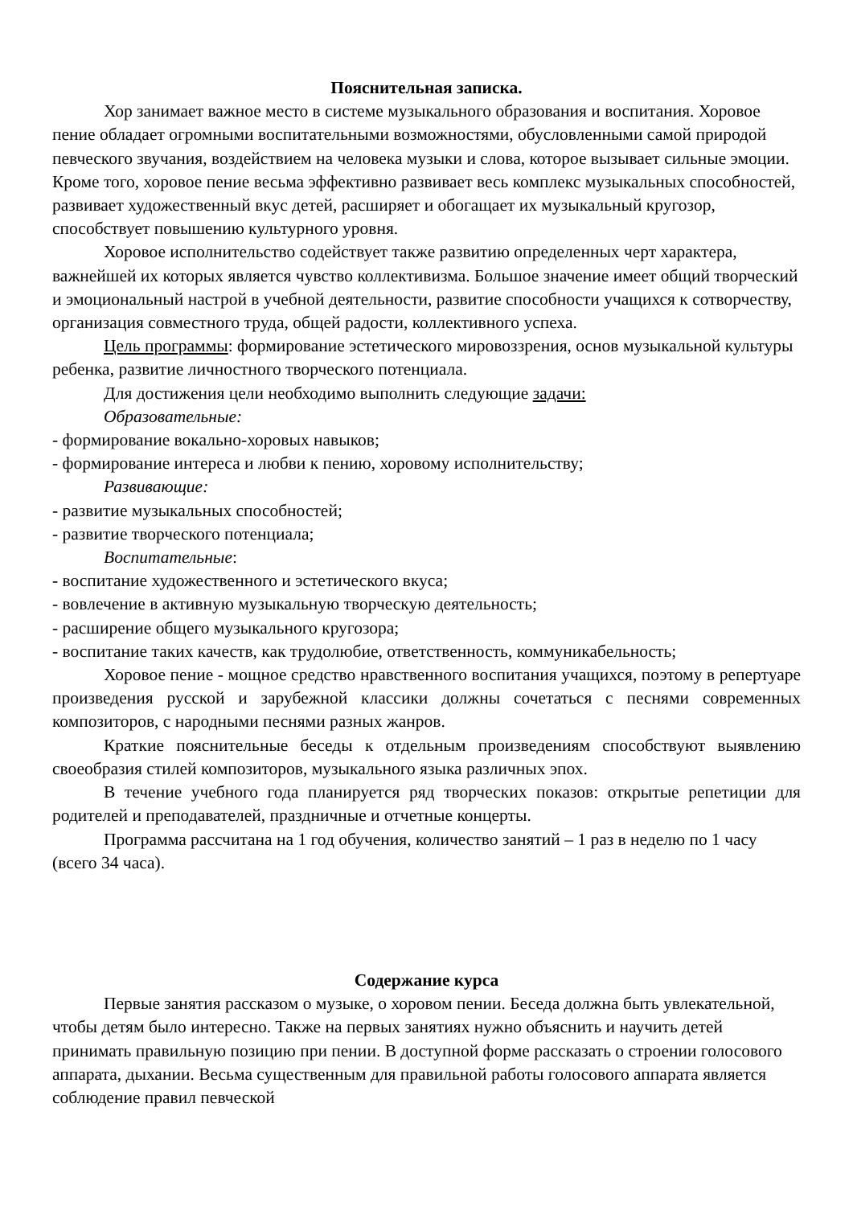Пояснительная записка.
Хор занимает важное место в системе музыкального образования и воспитания. Хоровое пение обладает огромными воспитательными возможностями, обусловленными самой природой певческого звучания, воздействием на человека музыки и слова, которое вызывает сильные эмоции. Кроме того, хоровое пение весьма эффективно развивает весь комплекс музыкальных способностей, развивает художественный вкус детей, расширяет и обогащает их музыкальный кругозор, способствует повышению культурного уровня.
Хоровое исполнительство содействует также развитию определенных черт характера, важнейшей их которых является чувство коллективизма. Большое значение имеет общий творческий и эмоциональный настрой в учебной деятельности, развитие способности учащихся к сотворчеству, организация совместного труда, общей радости, коллективного успеха.
Цель программы: формирование эстетического мировоззрения, основ музыкальной культуры ребенка, развитие личностного творческого потенциала.
Для достижения цели необходимо выполнить следующие задачи:
Образовательные:
- формирование вокально-хоровых навыков;
- формирование интереса и любви к пению, хоровому исполнительству;
Развивающие:
- развитие музыкальных способностей;
- развитие творческого потенциала;
Воспитательные:
- воспитание художественного и эстетического вкуса;
- вовлечение в активную музыкальную творческую деятельность;
- расширение общего музыкального кругозора;
- воспитание таких качеств, как трудолюбие, ответственность, коммуникабельность;
Хоровое пение - мощное средство нравственного воспитания учащихся, поэтому в репертуаре произведения русской и зарубежной классики должны сочетаться с песнями современных композиторов, с народными песнями разных жанров.
Краткие пояснительные беседы к отдельным произведениям способствуют выявлению своеобразия стилей композиторов, музыкального языка различных эпох.
В течение учебного года планируется ряд творческих показов: открытые репетиции для родителей и преподавателей, праздничные и отчетные концерты.
Программа рассчитана на 1 год обучения, количество занятий – 1 раз в неделю по 1 часу (всего 34 часа).
Содержание курса
Первые занятия рассказом о музыке, о хоровом пении. Беседа должна быть увлекательной, чтобы детям было интересно. Также на первых занятиях нужно объяснить и научить детей принимать правильную позицию при пении. В доступной форме рассказать о строении голосового аппарата, дыхании. Весьма существенным для правильной работы голосового аппарата является соблюдение правил певческой